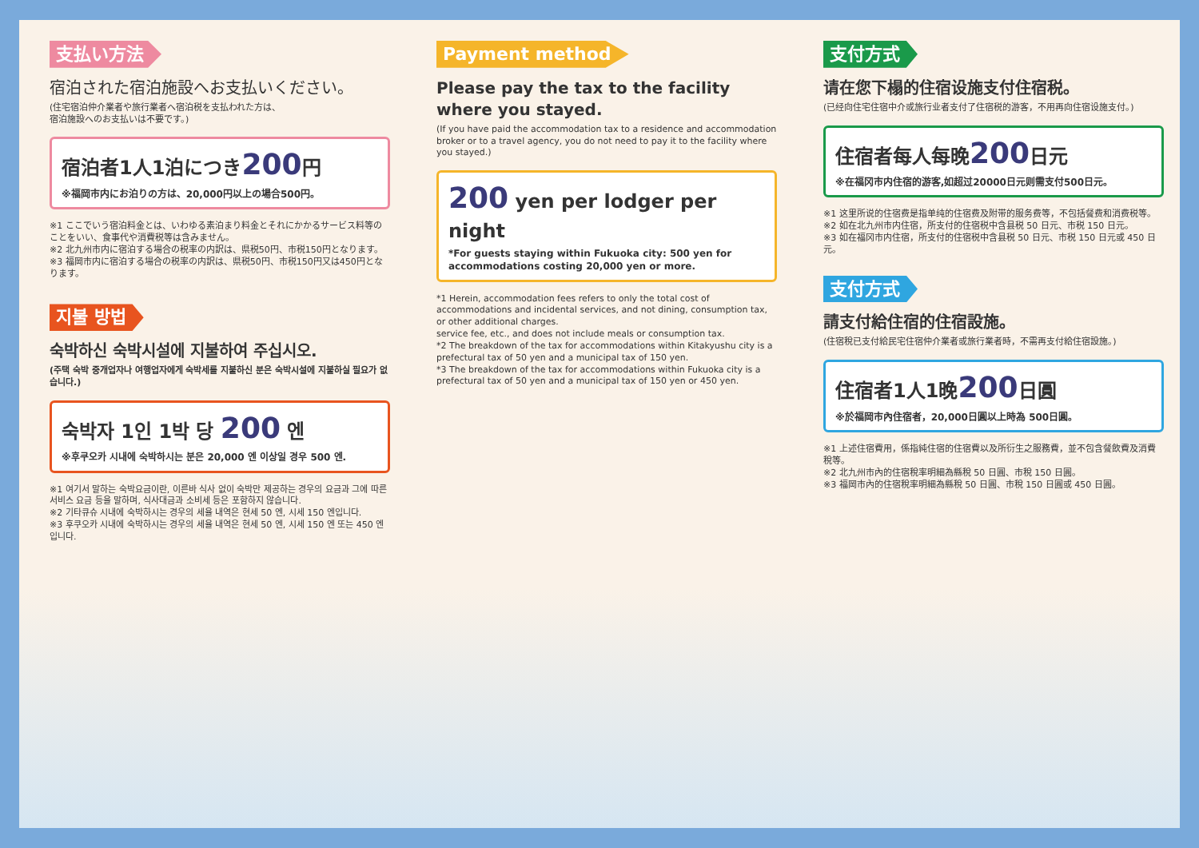支払い方法
宿泊された宿泊施設へお支払いください。
(住宅宿泊仲介業者や旅行業者へ宿泊税を支払われた方は、
宿泊施設へのお支払いは不要です。)
宿泊者1人1泊につき200円
※福岡市内にお泊りの方は、20,000円以上の場合500円。
※1 ここでいう宿泊料金とは、いわゆる素泊まり料金とそれにかかるサービス料等のことをいい、食事代や消費税等は含みません。
※2 北九州市内に宿泊する場合の税率の内訳は、県税50円、市税150円となります。
※3 福岡市内に宿泊する場合の税率の内訳は、県税50円、市税150円又は450円となります。
지불 방법
숙박하신 숙박시설에 지불하여 주십시오.
(주택 숙박 중개업자나 여행업자에게 숙박세를 지불하신 분은 숙박시설에 지불하실 필요가 없습니다.)
숙박자 1인 1박 당 200 엔
※후쿠오카 시내에 숙박하시는 분은 20,000 엔 이상일 경우 500 엔.
※1 여기서 말하는 숙박요금이란, 이른바 식사 없이 숙박만 제공하는 경우의 요금과 그에 따른 서비스 요금 등을 말하며, 식사대금과 소비세 등은 포함하지 않습니다.
※2 기타큐슈 시내에 숙박하시는 경우의 세율 내역은 현세 50 엔, 시세 150 엔입니다.
※3 후쿠오카 시내에 숙박하시는 경우의 세율 내역은 현세 50 엔, 시세 150 엔 또는 450 엔입니다.
Payment method
Please pay the tax to the facility where you stayed.
(If you have paid the accommodation tax to a residence and accommodation broker or to a travel agency, you do not need to pay it to the facility where you stayed.)
200 yen per lodger per night
*For guests staying within Fukuoka city: 500 yen for accommodations costing 20,000 yen or more.
*1 Herein, accommodation fees refers to only the total cost of accommodations and incidental services, and not dining, consumption tax, or other additional charges.
service fee, etc., and does not include meals or consumption tax.
*2 The breakdown of the tax for accommodations within Kitakyushu city is a prefectural tax of 50 yen and a municipal tax of 150 yen.
*3 The breakdown of the tax for accommodations within Fukuoka city is a prefectural tax of 50 yen and a municipal tax of 150 yen or 450 yen.
支付方式
请在您下榻的住宿设施支付住宿税。
(已经向住宅住宿中介或旅行业者支付了住宿税的游客，不用再向住宿设施支付。)
住宿者每人每晚200日元
※在福冈市内住宿的游客,如超过20000日元则需支付500日元。
※1 这里所说的住宿费是指单纯的住宿费及附带的服务费等，不包括餐费和消费税等。
※2 如在北九州市内住宿，所支付的住宿税中含县税 50 日元、市税 150 日元。
※3 如在福冈市内住宿，所支付的住宿税中含县税 50 日元、市税 150 日元或 450 日元。
支付方式
請支付給住宿的住宿設施。
(住宿稅已支付給民宅住宿仲介業者或旅行業者時，不需再支付給住宿設施。)
住宿者1人1晚200日圓
※於福岡市內住宿者，20,000日圓以上時為 500日圓。
※1 上述住宿費用，係指純住宿的住宿費以及所衍生之服務費，並不包含餐飲費及消費稅等。
※2 北九州市內的住宿稅率明細為縣稅 50 日圓、市稅 150 日圓。
※3 福岡市內的住宿稅率明細為縣稅 50 日圓、市稅 150 日圓或 450 日圓。